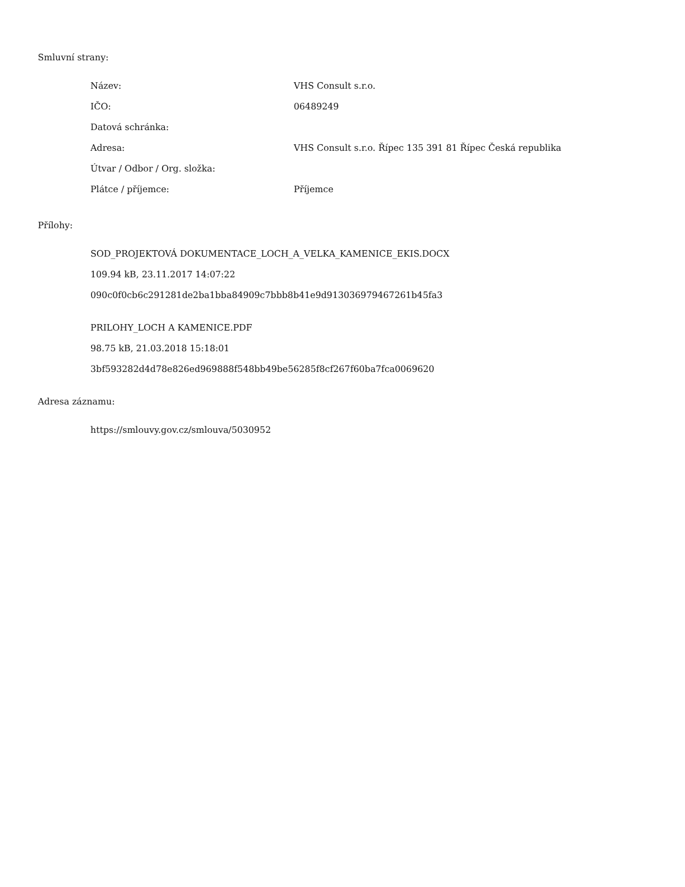Smluvní strany:
| Název: | VHS Consult s.r.o. |
| IČO: | 06489249 |
| Datová schránka: | |
| Adresa: | VHS Consult s.r.o. Řípec 135 391 81 Řípec Česká republika |
| Útvar / Odbor / Org. složka: | |
| Plátce / příjemce: | Příjemce |
Přílohy:
SOD_PROJEKTOVÁ DOKUMENTACE_LOCH_A_VELKA_KAMENICE_EKIS.DOCX
109.94 kB, 23.11.2017 14:07:22
090c0f0cb6c291281de2ba1bba84909c7bbb8b41e9d913036979467261b45fa3
PRILOHY_LOCH A KAMENICE.PDF
98.75 kB, 21.03.2018 15:18:01
3bf593282d4d78e826ed969888f548bb49be56285f8cf267f60ba7fca0069620
Adresa záznamu:
https://smlouvy.gov.cz/smlouva/5030952